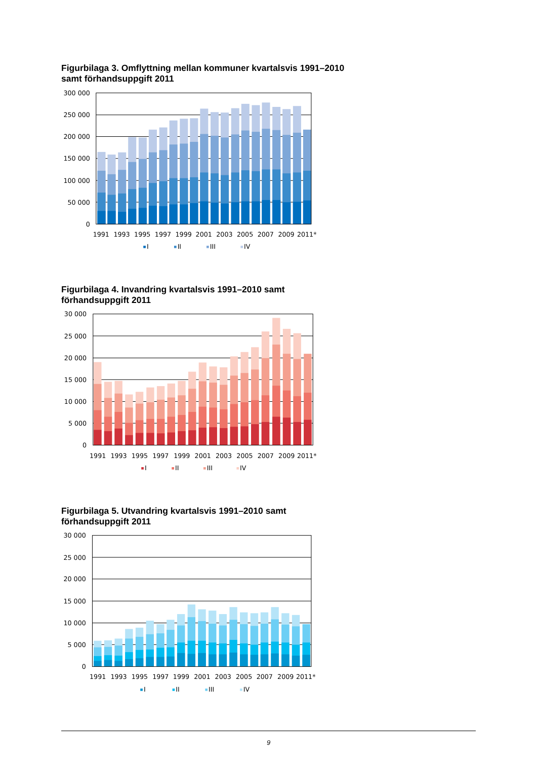Figurbilaga 3. Omflyttning mellan kommuner kvartalsvis 1991–2010 samt förhandsuppgift 2011
300 000
250 000
200 000
150 000
100 000
50 000
0
1991
1993
1995
1997
1999
2001
2003
2005
2007
2009
2011*
I
II
III
IV
Figurbilaga 4. Invandring kvartalsvis 1991–2010 samt förhandsuppgift 2011
30 000
25 000
20 000
15 000
10 000
5 000
0
1991
1993
1995
1997
1999
2001
2003
2005
2007
2009
2011*
I
II
III
IV
Figurbilaga 5. Utvandring kvartalsvis 1991–2010 samt förhandsuppgift 2011
30 000
25 000
20 000
15 000
10 000
5 000
0
1991
1993
1995
1997
1999
2001
2003
2005
2007
2009
2011*
I
II
III
IV
9